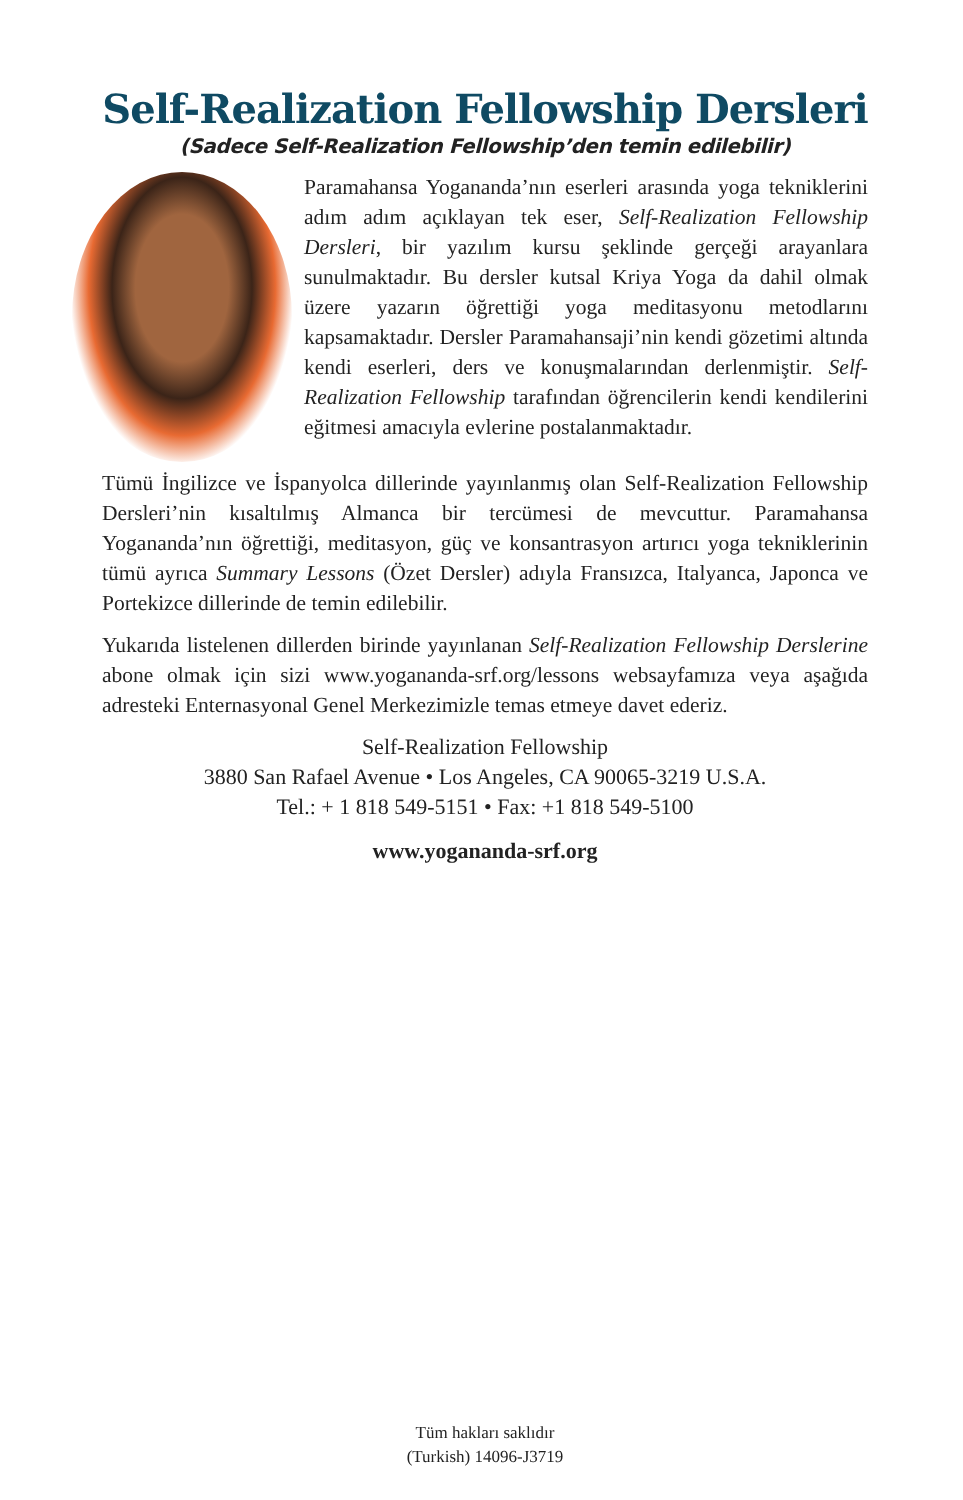Self-Realization Fellowship Dersleri
(Sadece Self-Realization Fellowship’den temin edilebilir)
Paramahansa Yogananda’nın eserleri arasında yoga tekniklerini adım adım açıklayan tek eser, Self-Realization Fellowship Dersleri, bir yazılım kursu şeklinde gerçeği arayanlara sunulmaktadır. Bu dersler kutsal Kriya Yoga da dahil olmak üzere yazarın öğrettiği yoga meditasyonu metodlarını kapsamaktadır. Dersler Paramahansaji’nin kendi gözetimi altında kendi eserleri, ders ve konuşmalarından derlenmiştir. Self-Realization Fellowship tarafından öğrencilerin kendi kendilerini eğitmesi amacıyla evlerine postalanmaktadır.
Tümü İngilizce ve İspanyolca dillerinde yayınlanmış olan Self-Realization Fellowship Dersleri’nin kısaltılmış Almanca bir tercümesi de mevcuttur. Paramahansa Yogananda’nın öğrettiği, meditasyon, güç ve konsantrasyon artırıcı yoga tekniklerinin tümü ayrıca Summary Lessons (Özet Dersler) adıyla Fransızca, Italyanca, Japonca ve Portekizce dillerinde de temin edilebilir.
Yukarıda listelenen dillerden birinde yayınlanan Self-Realization Fellowship Derslerine abone olmak için sizi www.yogananda-srf.org/lessons websayfamıza veya aşağıda adresteki Enternasyonal Genel Merkezimizle temas etmeye davet ederiz.
Self-Realization Fellowship
3880 San Rafael Avenue • Los Angeles, CA 90065-3219 U.S.A.
Tel.: + 1 818 549-5151 • Fax: +1 818 549-5100
www.yogananda-srf.org
Tüm hakları saklıdır
(Turkish) 14096-J3719